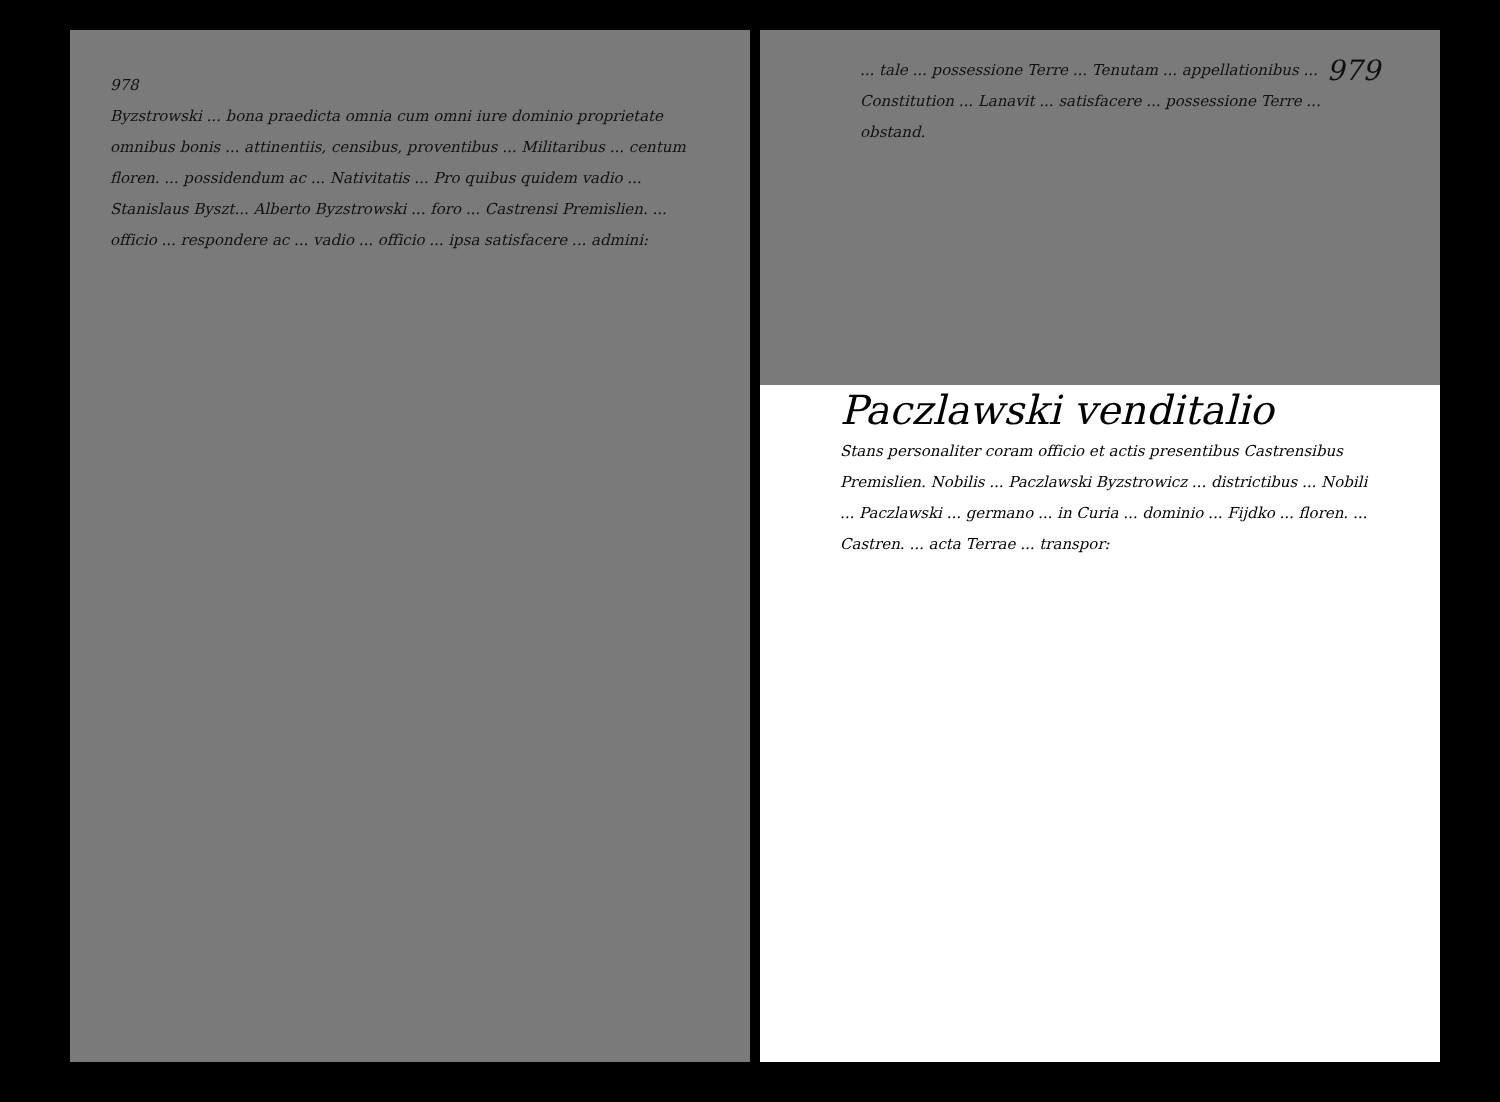978
Byzstrowski ... bona praedicta omnia cum omni iure dominio proprietate omnibus bonis ... attinentiis, censibus, proventibus ... Militaribus ... centum floren. ... possidendum ac ... Nativitatis ... Pro quibus quidem vadio ... Stanislaus Byszt... Alberto Byzstrowski ... foro ... Castrensi Premislien. ... officio ... respondere ac ... vadio ... officio ... ipsa satisfacere ... admini:
979
... tale ... possessione Terre ... Tenutam ... appellationibus ... Constitution ... Lanavit ... satisfacere ... possessione Terre ... obstand.
Paczlawski venditalio
Stans personaliter coram officio et actis presentibus Castrensibus Premislien. Nobilis ... Paczlawski Byzstrowicz ... districtibus ... Nobili ... Paczlawski ... germano ... in Curia ... dominio ... Fijdko ... floren. ... Castren. ... acta Terrae ... transpor: